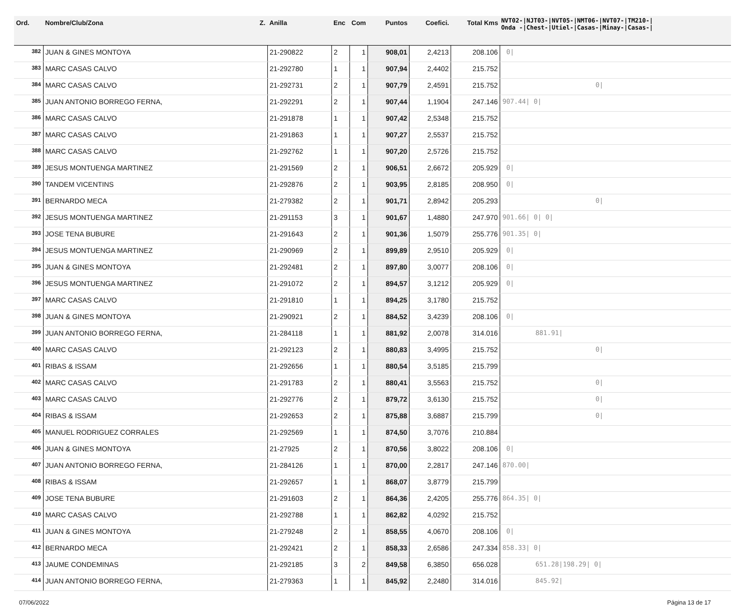| Ord. | Nombre/Club/Zona Z. | Anilla | Enc | Com | Puntos | Coefici. | Total Kms | NVT02-/NJT03-/NVT05-/NMT06-/NVT07-/TM210-/ Onda -/Chest-/Utiel-/Casas-/Minay-/Casas-/ |
| --- | --- | --- | --- | --- | --- | --- | --- | --- |
| 382 | JUAN & GINES MONTOYA | 21-290822 | 2 | 1 | 908,01 | 2,4213 | 208.106 | 0/ |
| 383 | MARC CASAS CALVO | 21-292780 | 1 | 1 | 907,94 | 2,4402 | 215.752 | |
| 384 | MARC CASAS CALVO | 21-292731 | 2 | 1 | 907,79 | 2,4591 | 215.752 | 0/ |
| 385 | JUAN ANTONIO BORREGO FERNA, | 21-292291 | 2 | 1 | 907,44 | 1,1904 | 247.146 | 907.44/ 0/ |
| 386 | MARC CASAS CALVO | 21-291878 | 1 | 1 | 907,42 | 2,5348 | 215.752 | |
| 387 | MARC CASAS CALVO | 21-291863 | 1 | 1 | 907,27 | 2,5537 | 215.752 | |
| 388 | MARC CASAS CALVO | 21-292762 | 1 | 1 | 907,20 | 2,5726 | 215.752 | |
| 389 | JESUS MONTUENGA MARTINEZ | 21-291569 | 2 | 1 | 906,51 | 2,6672 | 205.929 | 0/ |
| 390 | TANDEM VICENTINS | 21-292876 | 2 | 1 | 903,95 | 2,8185 | 208.950 | 0/ |
| 391 | BERNARDO MECA | 21-279382 | 2 | 1 | 901,71 | 2,8942 | 205.293 | 0/ |
| 392 | JESUS MONTUENGA MARTINEZ | 21-291153 | 3 | 1 | 901,67 | 1,4880 | 247.970 | 901.66/ 0/ 0/ |
| 393 | JOSE TENA BUBURE | 21-291643 | 2 | 1 | 901,36 | 1,5079 | 255.776 | 901.35/ 0/ |
| 394 | JESUS MONTUENGA MARTINEZ | 21-290969 | 2 | 1 | 899,89 | 2,9510 | 205.929 | 0/ |
| 395 | JUAN & GINES MONTOYA | 21-292481 | 2 | 1 | 897,80 | 3,0077 | 208.106 | 0/ |
| 396 | JESUS MONTUENGA MARTINEZ | 21-291072 | 2 | 1 | 894,57 | 3,1212 | 205.929 | 0/ |
| 397 | MARC CASAS CALVO | 21-291810 | 1 | 1 | 894,25 | 3,1780 | 215.752 | |
| 398 | JUAN & GINES MONTOYA | 21-290921 | 2 | 1 | 884,52 | 3,4239 | 208.106 | 0/ |
| 399 | JUAN ANTONIO BORREGO FERNA, | 21-284118 | 1 | 1 | 881,92 | 2,0078 | 314.016 | 881.91/ |
| 400 | MARC CASAS CALVO | 21-292123 | 2 | 1 | 880,83 | 3,4995 | 215.752 | 0/ |
| 401 | RIBAS & ISSAM | 21-292656 | 1 | 1 | 880,54 | 3,5185 | 215.799 | |
| 402 | MARC CASAS CALVO | 21-291783 | 2 | 1 | 880,41 | 3,5563 | 215.752 | 0/ |
| 403 | MARC CASAS CALVO | 21-292776 | 2 | 1 | 879,72 | 3,6130 | 215.752 | 0/ |
| 404 | RIBAS & ISSAM | 21-292653 | 2 | 1 | 875,88 | 3,6887 | 215.799 | 0/ |
| 405 | MANUEL RODRIGUEZ CORRALES | 21-292569 | 1 | 1 | 874,50 | 3,7076 | 210.884 | |
| 406 | JUAN & GINES MONTOYA | 21-27925 | 2 | 1 | 870,56 | 3,8022 | 208.106 | 0/ |
| 407 | JUAN ANTONIO BORREGO FERNA, | 21-284126 | 1 | 1 | 870,00 | 2,2817 | 247.146 | 870.00/ |
| 408 | RIBAS & ISSAM | 21-292657 | 1 | 1 | 868,07 | 3,8779 | 215.799 | |
| 409 | JOSE TENA BUBURE | 21-291603 | 2 | 1 | 864,36 | 2,4205 | 255.776 | 864.35/ 0/ |
| 410 | MARC CASAS CALVO | 21-292788 | 1 | 1 | 862,82 | 4,0292 | 215.752 | |
| 411 | JUAN & GINES MONTOYA | 21-279248 | 2 | 1 | 858,55 | 4,0670 | 208.106 | 0/ |
| 412 | BERNARDO MECA | 21-292421 | 2 | 1 | 858,33 | 2,6586 | 247.334 | 858.33/ 0/ |
| 413 | JAUME CONDEMINAS | 21-292185 | 3 | 2 | 849,58 | 6,3850 | 656.028 | 651.28/198.29/ 0/ |
| 414 | JUAN ANTONIO BORREGO FERNA, | 21-279363 | 1 | 1 | 845,92 | 2,2480 | 314.016 | 845.92/ |
07/06/2022 Página 13 de 17